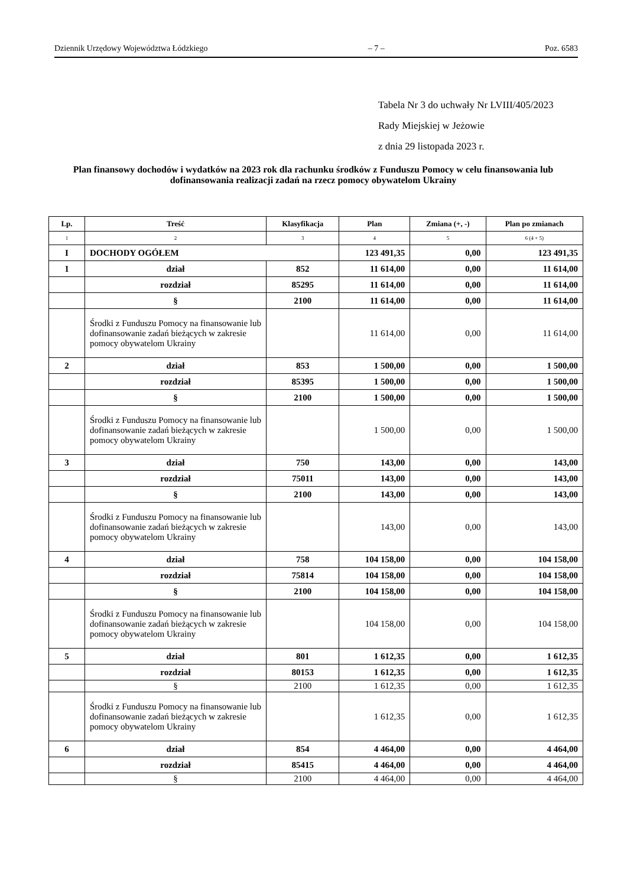Dziennik Urzędowy Województwa Łódzkiego – 7 – Poz. 6583
Tabela Nr 3 do uchwały Nr LVIII/405/2023
Rady Miejskiej w Jeżowie
z dnia 29 listopada 2023 r.
Plan finansowy dochodów i wydatków na 2023 rok dla rachunku środków z Funduszu Pomocy w celu finansowania lub dofinansowania realizacji zadań na rzecz pomocy obywatelom Ukrainy
| Lp. | Treść | Klasyfikacja | Plan | Zmiana (+, -) | Plan po zmianach |
| --- | --- | --- | --- | --- | --- |
| 1 | 2 | 3 | 4 | 5 | 6 (4 + 5) |
| I | DOCHODY OGÓŁEM | | 123 491,35 | 0,00 | 123 491,35 |
| 1 | dział | 852 | 11 614,00 | 0,00 | 11 614,00 |
| | rozdział | 85295 | 11 614,00 | 0,00 | 11 614,00 |
| | § | 2100 | 11 614,00 | 0,00 | 11 614,00 |
| | Środki z Funduszu Pomocy na finansowanie lub dofinansowanie zadań bieżących w zakresie pomocy obywatelom Ukrainy | | 11 614,00 | 0,00 | 11 614,00 |
| 2 | dział | 853 | 1 500,00 | 0,00 | 1 500,00 |
| | rozdział | 85395 | 1 500,00 | 0,00 | 1 500,00 |
| | § | 2100 | 1 500,00 | 0,00 | 1 500,00 |
| | Środki z Funduszu Pomocy na finansowanie lub dofinansowanie zadań bieżących w zakresie pomocy obywatelom Ukrainy | | 1 500,00 | 0,00 | 1 500,00 |
| 3 | dział | 750 | 143,00 | 0,00 | 143,00 |
| | rozdział | 75011 | 143,00 | 0,00 | 143,00 |
| | § | 2100 | 143,00 | 0,00 | 143,00 |
| | Środki z Funduszu Pomocy na finansowanie lub dofinansowanie zadań bieżących w zakresie pomocy obywatelom Ukrainy | | 143,00 | 0,00 | 143,00 |
| 4 | dział | 758 | 104 158,00 | 0,00 | 104 158,00 |
| | rozdział | 75814 | 104 158,00 | 0,00 | 104 158,00 |
| | § | 2100 | 104 158,00 | 0,00 | 104 158,00 |
| | Środki z Funduszu Pomocy na finansowanie lub dofinansowanie zadań bieżących w zakresie pomocy obywatelom Ukrainy | | 104 158,00 | 0,00 | 104 158,00 |
| 5 | dział | 801 | 1 612,35 | 0,00 | 1 612,35 |
| | rozdział | 80153 | 1 612,35 | 0,00 | 1 612,35 |
| | § | 2100 | 1 612,35 | 0,00 | 1 612,35 |
| | Środki z Funduszu Pomocy na finansowanie lub dofinansowanie zadań bieżących w zakresie pomocy obywatelom Ukrainy | | 1 612,35 | 0,00 | 1 612,35 |
| 6 | dział | 854 | 4 464,00 | 0,00 | 4 464,00 |
| | rozdział | 85415 | 4 464,00 | 0,00 | 4 464,00 |
| | § | 2100 | 4 464,00 | 0,00 | 4 464,00 |